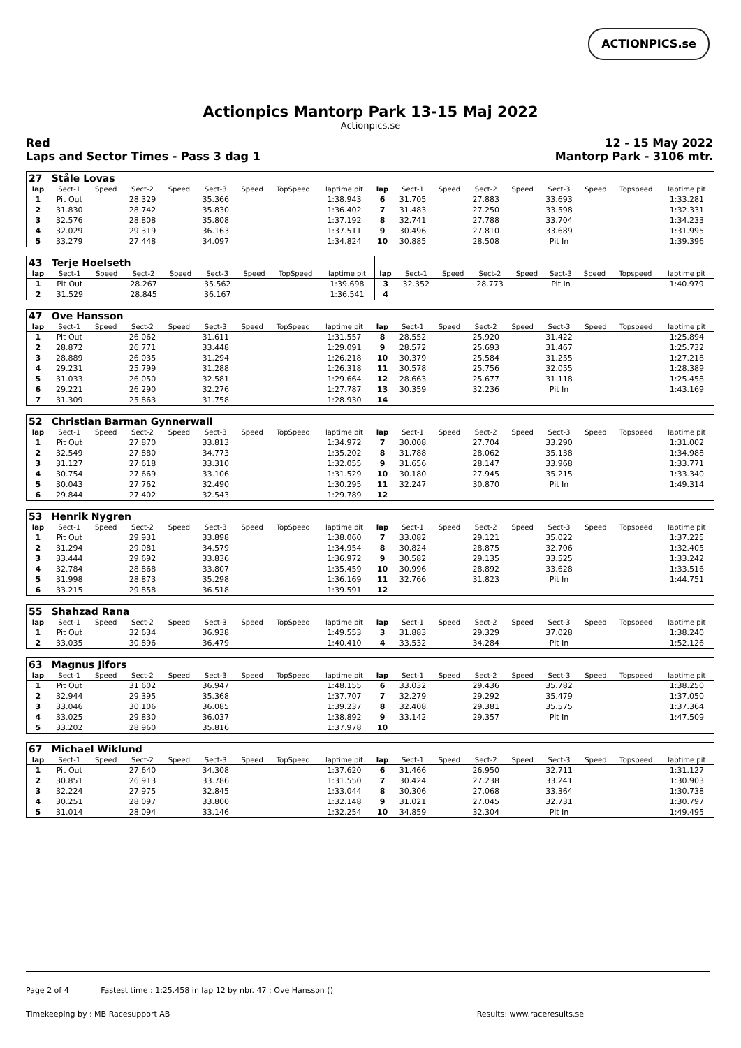ACTIONPICS.se
Actionpics Mantorp Park 13-15 Maj 2022
Actionpics.se
Red
Laps and Sector Times - Pass 3 dag 1
12 - 15 May 2022
Mantorp Park - 3106 mtr.
| 27 | Ståle Lovas | | | | | | | | | | | | | | | | |
| lap | Sect-1 | Speed | Sect-2 | Speed | Sect-3 | Speed | TopSpeed | laptime pit | lap | Sect-1 | Speed | Sect-2 | Speed | Sect-3 | Speed | Topspeed | laptime pit |
| 1 | Pit Out | | 28.329 | | 35.366 | | | 1:38.943 | 6 | 31.705 | | 27.883 | | 33.693 | | | 1:33.281 |
| 2 | 31.830 | | 28.742 | | 35.830 | | | 1:36.402 | 7 | 31.483 | | 27.250 | | 33.598 | | | 1:32.331 |
| 3 | 32.576 | | 28.808 | | 35.808 | | | 1:37.192 | 8 | 32.741 | | 27.788 | | 33.704 | | | 1:34.233 |
| 4 | 32.029 | | 29.319 | | 36.163 | | | 1:37.511 | 9 | 30.496 | | 27.810 | | 33.689 | | | 1:31.995 |
| 5 | 33.279 | | 27.448 | | 34.097 | | | 1:34.824 | 10 | 30.885 | | 28.508 | | Pit In | | | 1:39.396 |
| 43 | Terje Hoelseth | | | | | | | | | | | | | | | | |
| lap | Sect-1 | Speed | Sect-2 | Speed | Sect-3 | Speed | TopSpeed | laptime pit | lap | Sect-1 | Speed | Sect-2 | Speed | Sect-3 | Speed | Topspeed | laptime pit |
| 1 | Pit Out | | 28.267 | | 35.562 | | | 1:39.698 | 3 | 32.352 | | 28.773 | | Pit In | | | 1:40.979 |
| 2 | 31.529 | | 28.845 | | 36.167 | | | 1:36.541 | 4 | | | | | | | | |
| 47 | Ove Hansson | | | | | | | | | | | | | | | | |
| lap | Sect-1 | Speed | Sect-2 | Speed | Sect-3 | Speed | TopSpeed | laptime pit | lap | Sect-1 | Speed | Sect-2 | Speed | Sect-3 | Speed | Topspeed | laptime pit |
| 1 | Pit Out | | 26.062 | | 31.611 | | | 1:31.557 | 8 | 28.552 | | 25.920 | | 31.422 | | | 1:25.894 |
| 2 | 28.872 | | 26.771 | | 33.448 | | | 1:29.091 | 9 | 28.572 | | 25.693 | | 31.467 | | | 1:25.732 |
| 3 | 28.889 | | 26.035 | | 31.294 | | | 1:26.218 | 10 | 30.379 | | 25.584 | | 31.255 | | | 1:27.218 |
| 4 | 29.231 | | 25.799 | | 31.288 | | | 1:26.318 | 11 | 30.578 | | 25.756 | | 32.055 | | | 1:28.389 |
| 5 | 31.033 | | 26.050 | | 32.581 | | | 1:29.664 | 12 | 28.663 | | 25.677 | | 31.118 | | | 1:25.458 |
| 6 | 29.221 | | 26.290 | | 32.276 | | | 1:27.787 | 13 | 30.359 | | 32.236 | | Pit In | | | 1:43.169 |
| 7 | 31.309 | | 25.863 | | 31.758 | | | 1:28.930 | 14 | | | | | | | | |
| 52 | Christian Barman Gynnerwall | | | | | | | | | | | | | | | | |
| lap | Sect-1 | Speed | Sect-2 | Speed | Sect-3 | Speed | TopSpeed | laptime pit | lap | Sect-1 | Speed | Sect-2 | Speed | Sect-3 | Speed | Topspeed | laptime pit |
| 1 | Pit Out | | 27.870 | | 33.813 | | | 1:34.972 | 7 | 30.008 | | 27.704 | | 33.290 | | | 1:31.002 |
| 2 | 32.549 | | 27.880 | | 34.773 | | | 1:35.202 | 8 | 31.788 | | 28.062 | | 35.138 | | | 1:34.988 |
| 3 | 31.127 | | 27.618 | | 33.310 | | | 1:32.055 | 9 | 31.656 | | 28.147 | | 33.968 | | | 1:33.771 |
| 4 | 30.754 | | 27.669 | | 33.106 | | | 1:31.529 | 10 | 30.180 | | 27.945 | | 35.215 | | | 1:33.340 |
| 5 | 30.043 | | 27.762 | | 32.490 | | | 1:30.295 | 11 | 32.247 | | 30.870 | | Pit In | | | 1:49.314 |
| 6 | 29.844 | | 27.402 | | 32.543 | | | 1:29.789 | 12 | | | | | | | | |
| 53 | Henrik Nygren | | | | | | | | | | | | | | | | |
| lap | Sect-1 | Speed | Sect-2 | Speed | Sect-3 | Speed | TopSpeed | laptime pit | lap | Sect-1 | Speed | Sect-2 | Speed | Sect-3 | Speed | Topspeed | laptime pit |
| 1 | Pit Out | | 29.931 | | 33.898 | | | 1:38.060 | 7 | 33.082 | | 29.121 | | 35.022 | | | 1:37.225 |
| 2 | 31.294 | | 29.081 | | 34.579 | | | 1:34.954 | 8 | 30.824 | | 28.875 | | 32.706 | | | 1:32.405 |
| 3 | 33.444 | | 29.692 | | 33.836 | | | 1:36.972 | 9 | 30.582 | | 29.135 | | 33.525 | | | 1:33.242 |
| 4 | 32.784 | | 28.868 | | 33.807 | | | 1:35.459 | 10 | 30.996 | | 28.892 | | 33.628 | | | 1:33.516 |
| 5 | 31.998 | | 28.873 | | 35.298 | | | 1:36.169 | 11 | 32.766 | | 31.823 | | Pit In | | | 1:44.751 |
| 6 | 33.215 | | 29.858 | | 36.518 | | | 1:39.591 | 12 | | | | | | | | |
| 55 | Shahzad Rana | | | | | | | | | | | | | | | | |
| lap | Sect-1 | Speed | Sect-2 | Speed | Sect-3 | Speed | TopSpeed | laptime pit | lap | Sect-1 | Speed | Sect-2 | Speed | Sect-3 | Speed | Topspeed | laptime pit |
| 1 | Pit Out | | 32.634 | | 36.938 | | | 1:49.553 | 3 | 31.883 | | 29.329 | | 37.028 | | | 1:38.240 |
| 2 | 33.035 | | 30.896 | | 36.479 | | | 1:40.410 | 4 | 33.532 | | 34.284 | | Pit In | | | 1:52.126 |
| 63 | Magnus Jifors | | | | | | | | | | | | | | | | |
| lap | Sect-1 | Speed | Sect-2 | Speed | Sect-3 | Speed | TopSpeed | laptime pit | lap | Sect-1 | Speed | Sect-2 | Speed | Sect-3 | Speed | Topspeed | laptime pit |
| 1 | Pit Out | | 31.602 | | 36.947 | | | 1:48.155 | 6 | 33.032 | | 29.436 | | 35.782 | | | 1:38.250 |
| 2 | 32.944 | | 29.395 | | 35.368 | | | 1:37.707 | 7 | 32.279 | | 29.292 | | 35.479 | | | 1:37.050 |
| 3 | 33.046 | | 30.106 | | 36.085 | | | 1:39.237 | 8 | 32.408 | | 29.381 | | 35.575 | | | 1:37.364 |
| 4 | 33.025 | | 29.830 | | 36.037 | | | 1:38.892 | 9 | 33.142 | | 29.357 | | Pit In | | | 1:47.509 |
| 5 | 33.202 | | 28.960 | | 35.816 | | | 1:37.978 | 10 | | | | | | | | |
| 67 | Michael Wiklund | | | | | | | | | | | | | | | | |
| lap | Sect-1 | Speed | Sect-2 | Speed | Sect-3 | Speed | TopSpeed | laptime pit | lap | Sect-1 | Speed | Sect-2 | Speed | Sect-3 | Speed | Topspeed | laptime pit |
| 1 | Pit Out | | 27.640 | | 34.308 | | | 1:37.620 | 6 | 31.466 | | 26.950 | | 32.711 | | | 1:31.127 |
| 2 | 30.851 | | 26.913 | | 33.786 | | | 1:31.550 | 7 | 30.424 | | 27.238 | | 33.241 | | | 1:30.903 |
| 3 | 32.224 | | 27.975 | | 32.845 | | | 1:33.044 | 8 | 30.306 | | 27.068 | | 33.364 | | | 1:30.738 |
| 4 | 30.251 | | 28.097 | | 33.800 | | | 1:32.148 | 9 | 31.021 | | 27.045 | | 32.731 | | | 1:30.797 |
| 5 | 31.014 | | 28.094 | | 33.146 | | | 1:32.254 | 10 | 34.859 | | 32.304 | | Pit In | | | 1:49.495 |
Page 2 of 4 Fastest time : 1:25.458 in lap 12 by nbr. 47 : Ove Hansson ()
Timekeeping by : MB Racesupport AB Results: www.raceresults.se